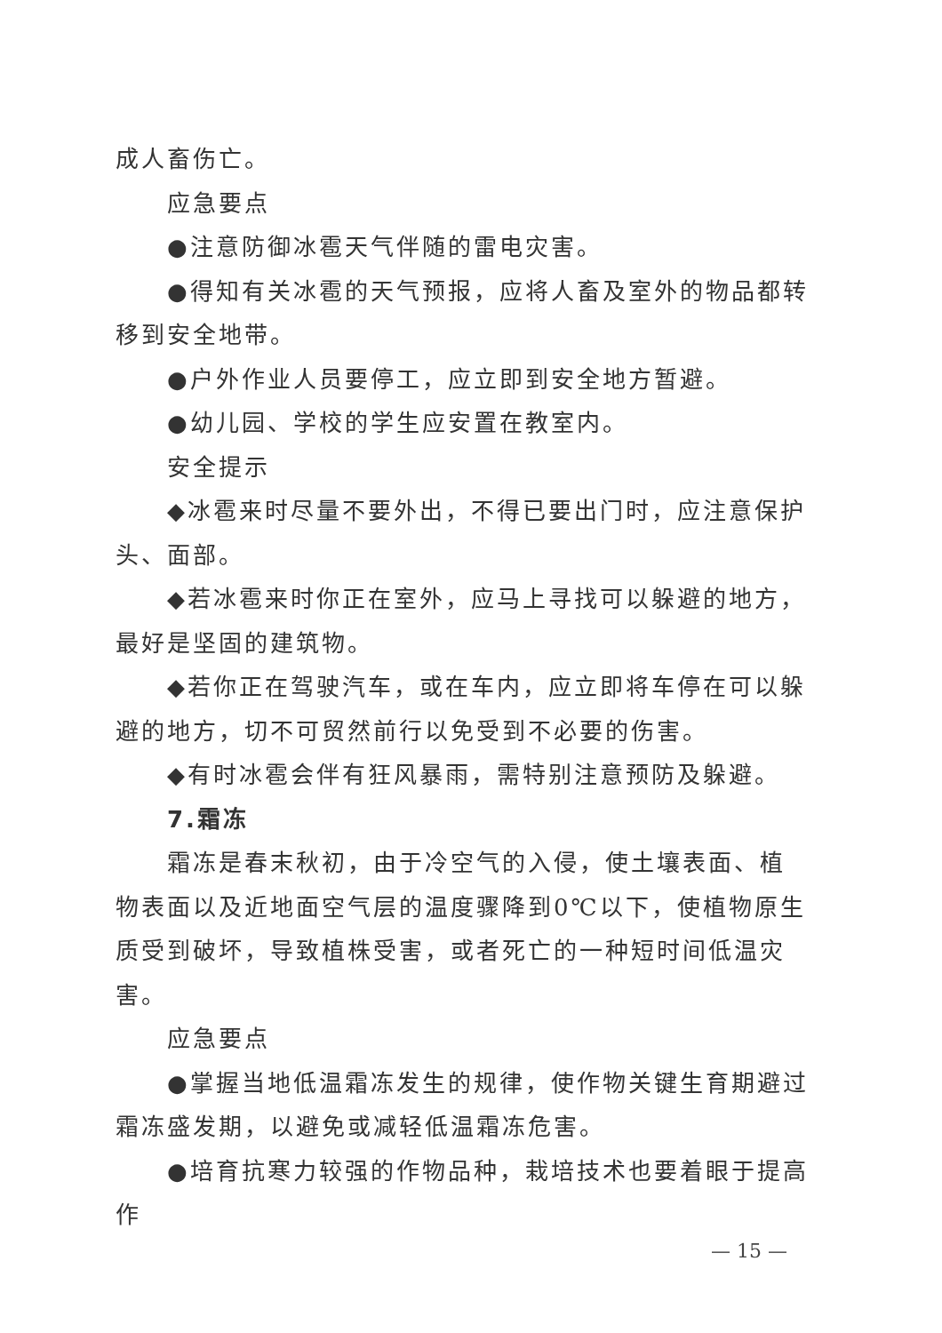成人畜伤亡。
应急要点
●注意防御冰雹天气伴随的雷电灾害。
●得知有关冰雹的天气预报，应将人畜及室外的物品都转移到安全地带。
●户外作业人员要停工，应立即到安全地方暂避。
●幼儿园、学校的学生应安置在教室内。
安全提示
◆冰雹来时尽量不要外出，不得已要出门时，应注意保护头、面部。
◆若冰雹来时你正在室外，应马上寻找可以躲避的地方，最好是坚固的建筑物。
◆若你正在驾驶汽车，或在车内，应立即将车停在可以躲避的地方，切不可贸然前行以免受到不必要的伤害。
◆有时冰雹会伴有狂风暴雨，需特别注意预防及躲避。
7.霜冻
霜冻是春末秋初，由于冷空气的入侵，使土壤表面、植物表面以及近地面空气层的温度骤降到0℃以下，使植物原生质受到破坏，导致植株受害，或者死亡的一种短时间低温灾害。
应急要点
●掌握当地低温霜冻发生的规律，使作物关键生育期避过霜冻盛发期，以避免或减轻低温霜冻危害。
●培育抗寒力较强的作物品种，栽培技术也要着眼于提高作
— 15 —